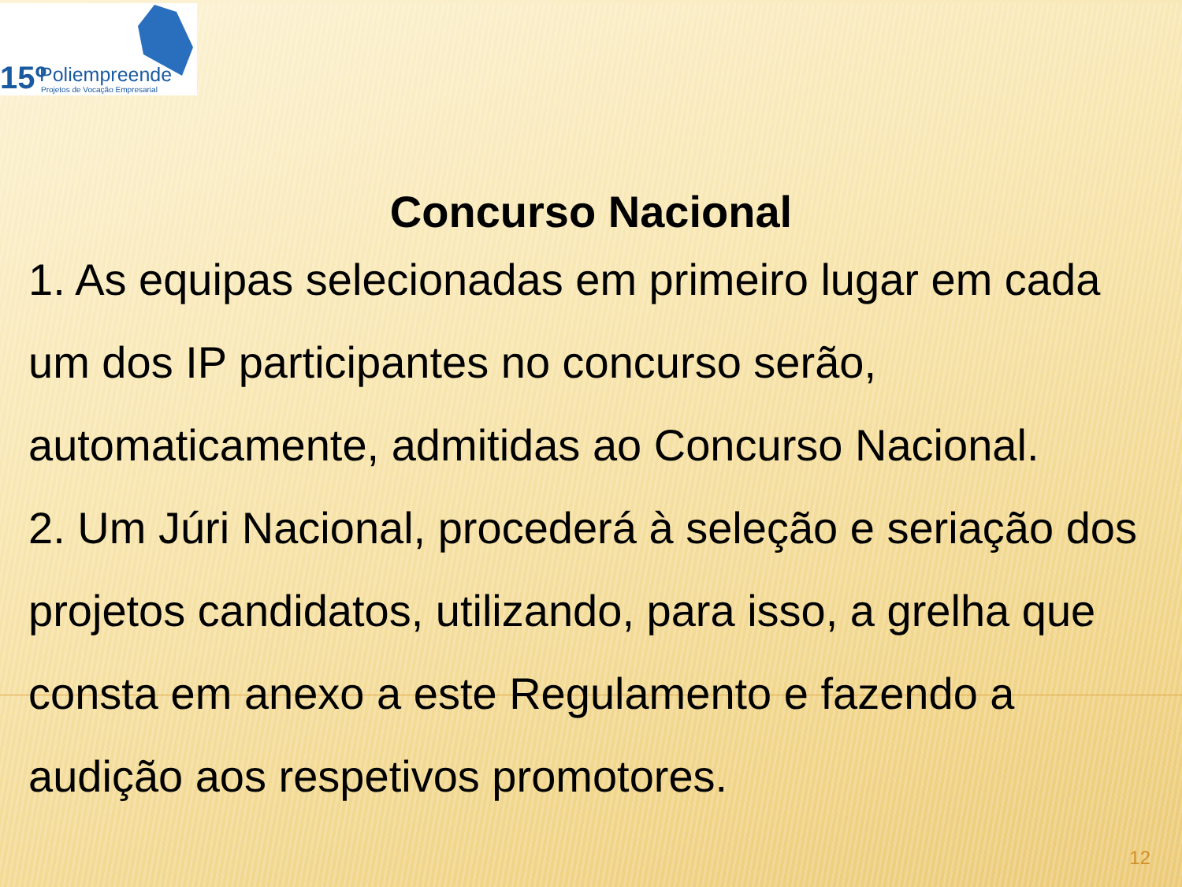15º Poliempreende
Projetos de Vocação Empresarial
Concurso Nacional
1. As equipas selecionadas em primeiro lugar em cada um dos IP participantes no concurso serão, automaticamente, admitidas ao Concurso Nacional.
2. Um Júri Nacional, procederá à seleção e seriação dos projetos candidatos, utilizando, para isso, a grelha que consta em anexo a este Regulamento e fazendo a audição aos respetivos promotores.
12